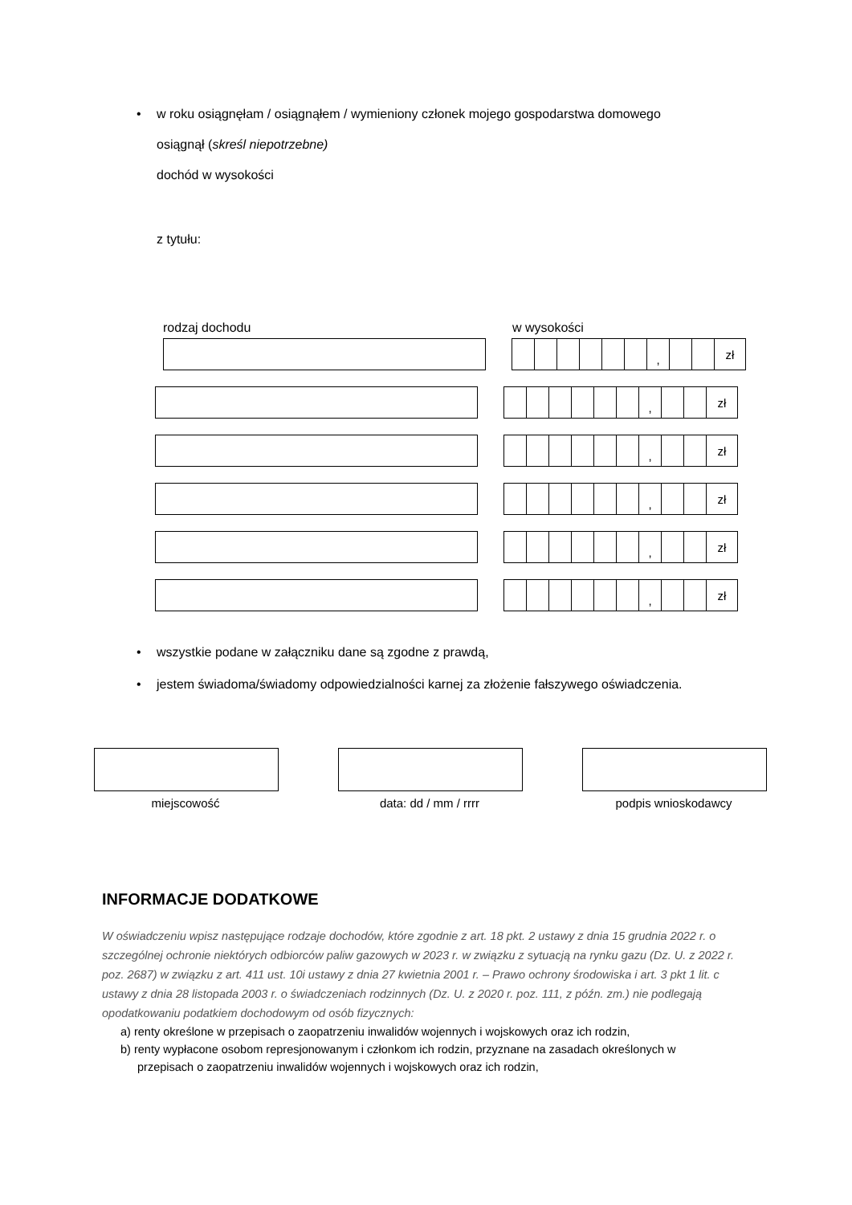•
w roku osiągnęłam / osiągnąłem / wymieniony członek mojego gospodarstwa domowego
osiągnął (skreśl niepotrzebne)
dochód w wysokości
z tytułu:
rodzaj dochodu w wysokości
, zł
, zł
, zł
, zł
, zł
, zł
•
wszystkie podane w załączniku dane są zgodne z prawdą,
•
jestem świadoma/świadomy odpowiedzialności karnej za złożenie fałszywego oświadczenia.
miejscowość data: dd / mm / rrrr podpis wnioskodawcy
INFORMACJE DODATKOWE
W oświadczeniu wpisz następujące rodzaje dochodów, które zgodnie z art. 18 pkt. 2 ustawy z dnia 15 grudnia 2022 r. o szczególnej ochronie niektórych odbiorców paliw gazowych w 2023 r. w związku z sytuacją na rynku gazu (Dz. U. z 2022 r. poz. 2687) w związku z art. 411 ust. 10i ustawy z dnia 27 kwietnia 2001 r. – Prawo ochrony środowiska i art. 3 pkt 1 lit. c ustawy z dnia 28 listopada 2003 r. o świadczeniach rodzinnych (Dz. U. z 2020 r. poz. 111, z późn. zm.) nie podlegają opodatkowaniu podatkiem dochodowym od osób fizycznych:
a) renty określone w przepisach o zaopatrzeniu inwalidów wojennych i wojskowych oraz ich rodzin,
b) renty wypłacone osobom represjonowanym i członkom ich rodzin, przyznane na zasadach określonych w przepisach o zaopatrzeniu inwalidów wojennych i wojskowych oraz ich rodzin,